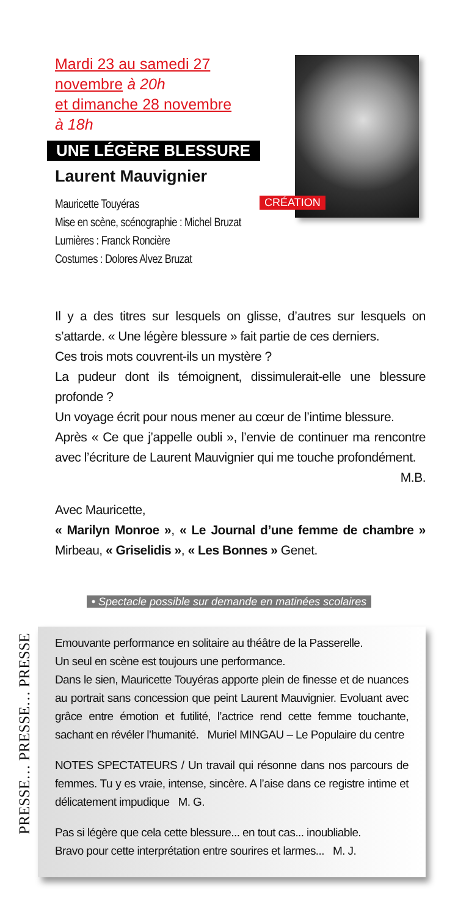Mardi 23 au samedi 27 novembre à 20h
et dimanche 28 novembre
à 18h
UNE LÉGÈRE BLESSURE
Laurent Mauvignier
CRÉATION
Mauricette Touyéras
Mise en scène, scénographie : Michel Bruzat
Lumières : Franck Roncière
Costumes : Dolores Alvez Bruzat
Il y a des titres sur lesquels on glisse, d’autres sur lesquels on s’attarde. « Une légère blessure » fait partie de ces derniers.
Ces trois mots couvrent-ils un mystère ?
La pudeur dont ils témoignent, dissimulerait-elle une blessure profonde ?
Un voyage écrit pour nous mener au cœur de l’intime blessure.
Après « Ce que j’appelle oubli », l’envie de continuer ma rencontre avec l’écriture de Laurent Mauvignier qui me touche profondément.
M.B.
Avec Mauricette,
« Marilyn Monroe », « Le Journal d’une femme de chambre » Mirbeau, « Griselidis », « Les Bonnes » Genet.
• Spectacle possible sur demande en matinées scolaires
PRESSE… PRESSE… PRESSE
Emouvante performance en solitaire au théâtre de la Passerelle.
Un seul en scène est toujours une performance.
Dans le sien, Mauricette Touyéras apporte plein de finesse et de nuances au portrait sans concession que peint Laurent Mauvignier. Evoluant avec grâce entre émotion et futilité, l’actrice rend cette femme touchante, sachant en révéler l’humanité. Muriel MINGAU – Le Populaire du centre
NOTES SPECTATEURS / Un travail qui résonne dans nos parcours de femmes. Tu y es vraie, intense, sincère. A l’aise dans ce registre intime et délicatement impudique M. G.
Pas si légère que cela cette blessure... en tout cas... inoubliable.
Bravo pour cette interprétation entre sourires et larmes... M. J.